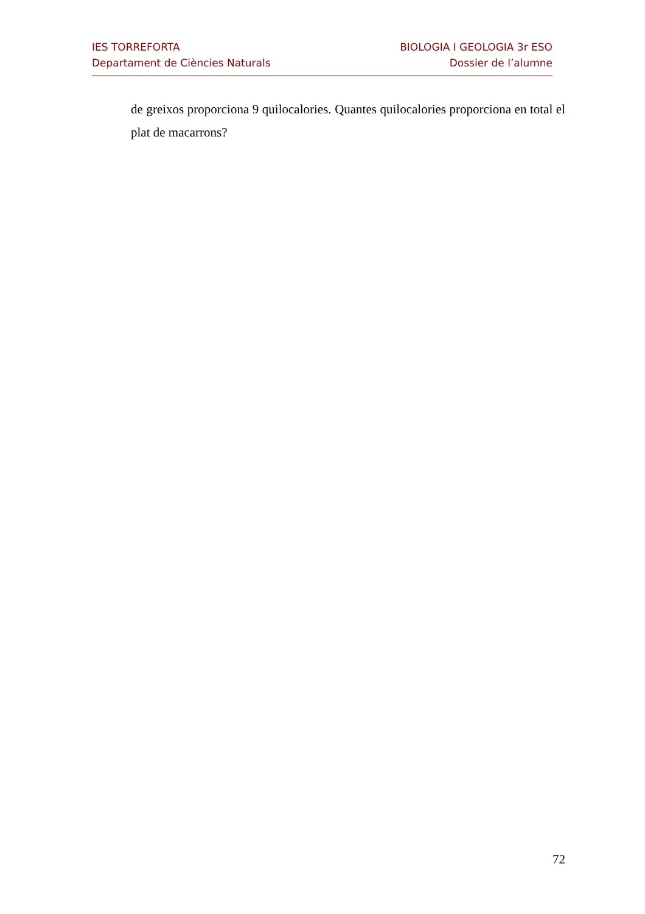IES TORREFORTA
Departament de Ciències Naturals
BIOLOGIA I GEOLOGIA 3r ESO
Dossier de l’alumne
de greixos proporciona 9 quilocalories. Quantes quilocalories proporciona en total el plat de macarrons?
72